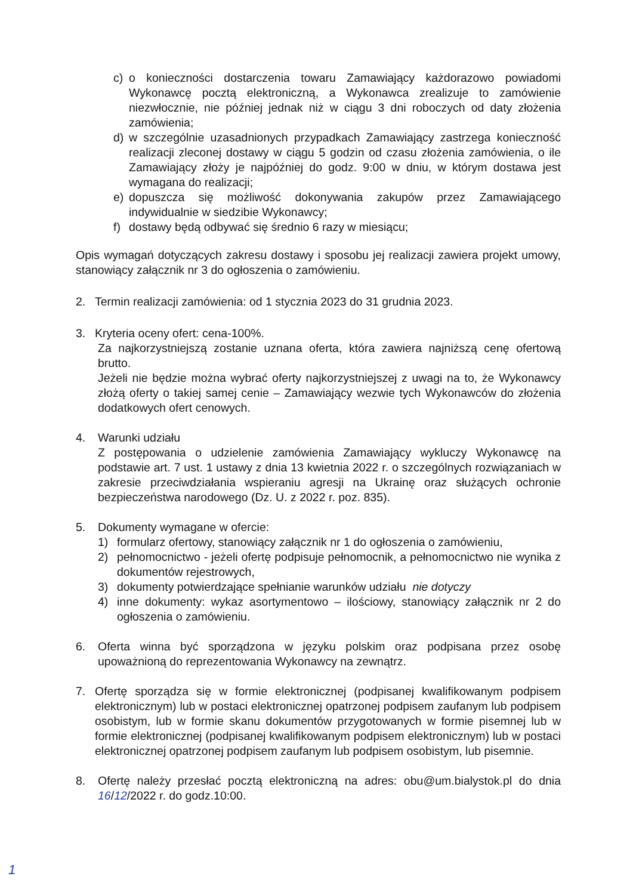c) o konieczności dostarczenia towaru Zamawiający każdorazowo powiadomi Wykonawcę pocztą elektroniczną, a Wykonawca zrealizuje to zamówienie niezwłocznie, nie później jednak niż w ciągu 3 dni roboczych od daty złożenia zamówienia;
d) w szczególnie uzasadnionych przypadkach Zamawiający zastrzega konieczność realizacji zleconej dostawy w ciągu 5 godzin od czasu złożenia zamówienia, o ile Zamawiający złoży je najpóźniej do godz. 9:00 w dniu, w którym dostawa jest wymagana do realizacji;
e) dopuszcza się możliwość dokonywania zakupów przez Zamawiającego indywidualnie w siedzibie Wykonawcy;
f) dostawy będą odbywać się średnio 6 razy w miesiącu;
Opis wymagań dotyczących zakresu dostawy i sposobu jej realizacji zawiera projekt umowy, stanowiący załącznik nr 3 do ogłoszenia o zamówieniu.
2. Termin realizacji zamówienia: od 1 stycznia 2023 do 31 grudnia 2023.
3. Kryteria oceny ofert: cena-100%.
Za najkorzystniejszą zostanie uznana oferta, która zawiera najniższą cenę ofertową brutto.
Jeżeli nie będzie można wybrać oferty najkorzystniejszej z uwagi na to, że Wykonawcy złożą oferty o takiej samej cenie – Zamawiający wezwie tych Wykonawców do złożenia dodatkowych ofert cenowych.
4. Warunki udziału
Z postępowania o udzielenie zamówienia Zamawiający wykluczy Wykonawcę na podstawie art. 7 ust. 1 ustawy z dnia 13 kwietnia 2022 r. o szczególnych rozwiązaniach w zakresie przeciwdziałania wspieraniu agresji na Ukrainę oraz służących ochronie bezpieczeństwa narodowego (Dz. U. z 2022 r. poz. 835).
5. Dokumenty wymagane w ofercie:
1) formularz ofertowy, stanowiący załącznik nr 1 do ogłoszenia o zamówieniu,
2) pełnomocnictwo - jeżeli ofertę podpisuje pełnomocnik, a pełnomocnictwo nie wynika z dokumentów rejestrowych,
3) dokumenty potwierdzające spełnianie warunków udziału nie dotyczy
4) inne dokumenty: wykaz asortymentowo – ilościowy, stanowiący załącznik nr 2 do ogłoszenia o zamówieniu.
6. Oferta winna być sporządzona w języku polskim oraz podpisana przez osobę upoważnioną do reprezentowania Wykonawcy na zewnątrz.
7. Ofertę sporządza się w formie elektronicznej (podpisanej kwalifikowanym podpisem elektronicznym) lub w postaci elektronicznej opatrzonej podpisem zaufanym lub podpisem osobistym, lub w formie skanu dokumentów przygotowanych w formie pisemnej lub w formie elektronicznej (podpisanej kwalifikowanym podpisem elektronicznym) lub w postaci elektronicznej opatrzonej podpisem zaufanym lub podpisem osobistym, lub pisemnie.
8. Ofertę należy przesłać pocztą elektroniczną na adres: obu@um.bialystok.pl do dnia 16/12/2022 r. do godz.10:00.
1